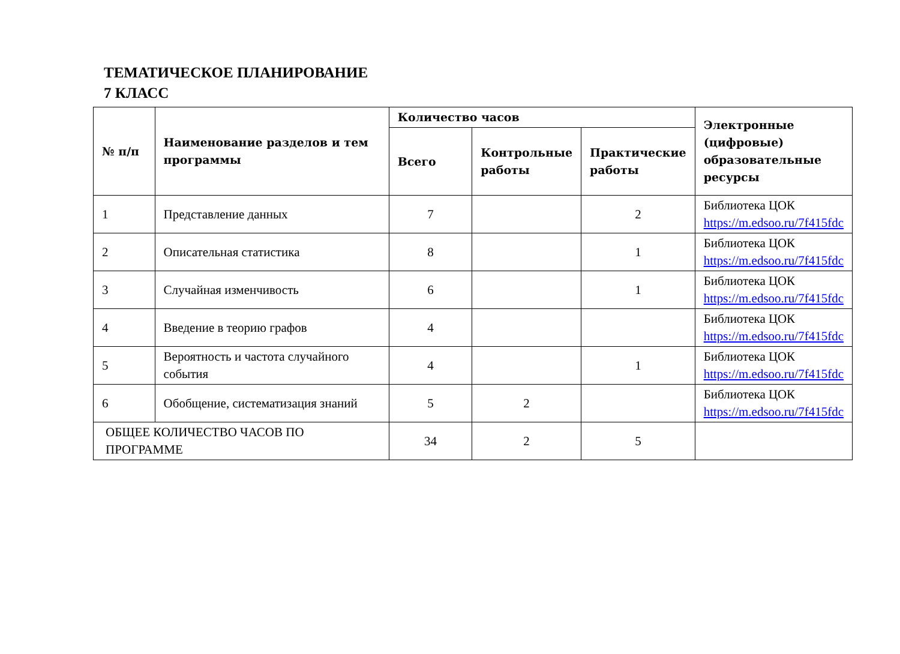ТЕМАТИЧЕСКОЕ ПЛАНИРОВАНИЕ
7 КЛАСС
| № п/п | Наименование разделов и тем программы | Количество часов | | | Электронные (цифровые) образовательные ресурсы |
| --- | --- | --- | --- | --- | --- |
| | | Всего | Контрольные работы | Практические работы | |
| 1 | Представление данных | 7 | | 2 | Библиотека ЦОК https://m.edsoo.ru/7f415fdc |
| 2 | Описательная статистика | 8 | | 1 | Библиотека ЦОК https://m.edsoo.ru/7f415fdc |
| 3 | Случайная изменчивость | 6 | | 1 | Библиотека ЦОК https://m.edsoo.ru/7f415fdc |
| 4 | Введение в теорию графов | 4 | | | Библиотека ЦОК https://m.edsoo.ru/7f415fdc |
| 5 | Вероятность и частота случайного события | 4 | | 1 | Библиотека ЦОК https://m.edsoo.ru/7f415fdc |
| 6 | Обобщение, систематизация знаний | 5 | 2 | | Библиотека ЦОК https://m.edsoo.ru/7f415fdc |
| ОБЩЕЕ КОЛИЧЕСТВО ЧАСОВ ПО ПРОГРАММЕ | | 34 | 2 | 5 | |